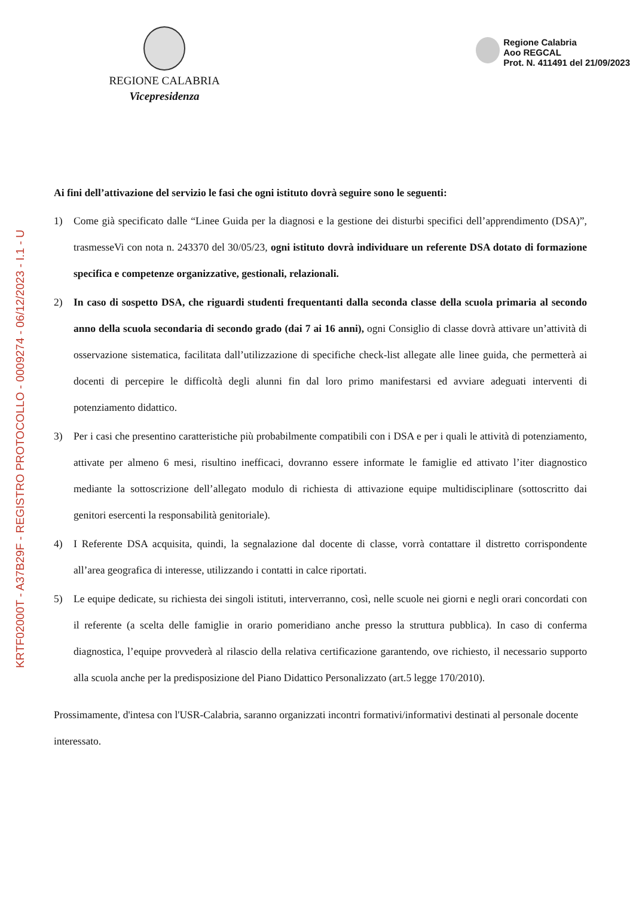KRTF02000T - A37B29F - REGISTRO PROTOCOLLO - 0009274 - 06/12/2023 - I.1 - U
REGIONE CALABRIA
Vicepresidenza
Regione Calabria
Aoo REGCAL
Prot. N. 411491 del 21/09/2023
Ai fini dell’attivazione del servizio le fasi che ogni istituto dovrà seguire sono le seguenti:
1) Come già specificato dalle “Linee Guida per la diagnosi e la gestione dei disturbi specifici dell’apprendimento (DSA)”, trasmesseVi con nota n. 243370 del 30/05/23, ogni istituto dovrà individuare un referente DSA dotato di formazione specifica e competenze organizzative, gestionali, relazionali.
2) In caso di sospetto DSA, che riguardi studenti frequentanti dalla seconda classe della scuola primaria al secondo anno della scuola secondaria di secondo grado (dai 7 ai 16 anni), ogni Consiglio di classe dovrà attivare un’attività di osservazione sistematica, facilitata dall’utilizzazione di specifiche check-list allegate alle linee guida, che permetterà ai docenti di percepire le difficoltà degli alunni fin dal loro primo manifestarsi ed avviare adeguati interventi di potenziamento didattico.
3) Per i casi che presentino caratteristiche più probabilmente compatibili con i DSA e per i quali le attività di potenziamento, attivate per almeno 6 mesi, risultino inefficaci, dovranno essere informate le famiglie ed attivato l’iter diagnostico mediante la sottoscrizione dell’allegato modulo di richiesta di attivazione equipe multidisciplinare (sottoscritto dai genitori esercenti la responsabilità genitoriale).
4) I Referente DSA acquisita, quindi, la segnalazione dal docente di classe, vorrà contattare il distretto corrispondente all’area geografica di interesse, utilizzando i contatti in calce riportati.
5) Le equipe dedicate, su richiesta dei singoli istituti, interverranno, così, nelle scuole nei giorni e negli orari concordati con il referente (a scelta delle famiglie in orario pomeridiano anche presso la struttura pubblica). In caso di conferma diagnostica, l’equipe provvederà al rilascio della relativa certificazione garantendo, ove richiesto, il necessario supporto alla scuola anche per la predisposizione del Piano Didattico Personalizzato (art.5 legge 170/2010).
Prossimamente, d'intesa con l'USR-Calabria, saranno organizzati incontri formativi/informativi destinati al personale docente interessato.